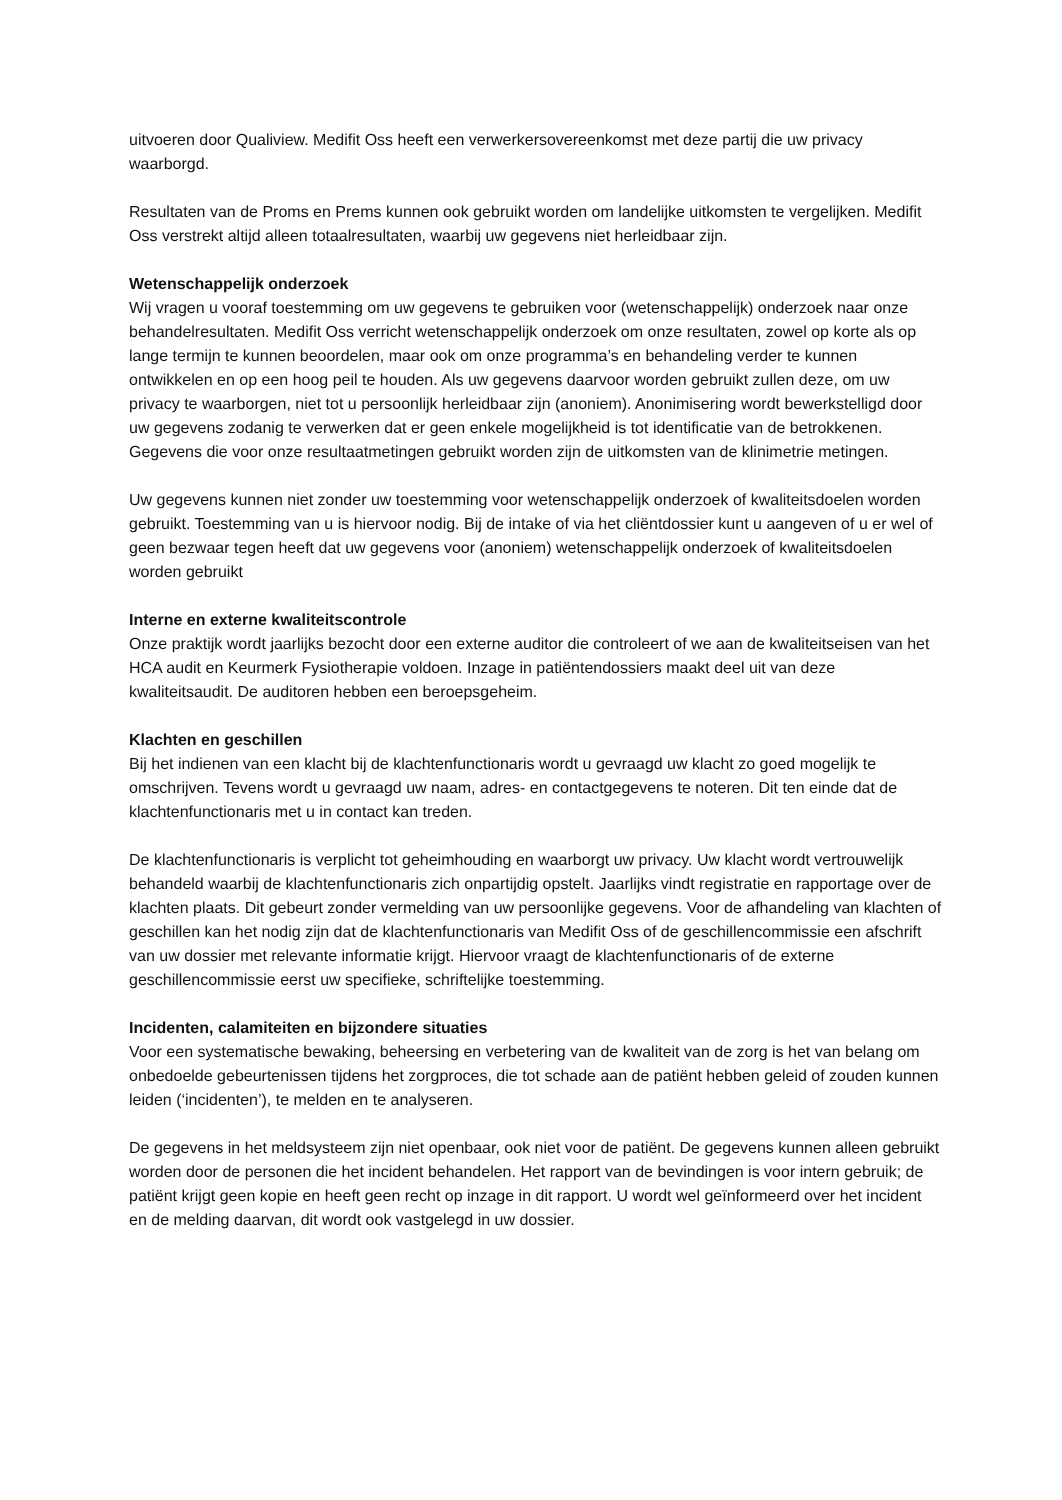uitvoeren door Qualiview. Medifit Oss heeft een verwerkersovereenkomst met deze partij die uw privacy waarborgd.
Resultaten van de Proms en Prems kunnen ook gebruikt worden om landelijke uitkomsten te vergelijken. Medifit Oss verstrekt altijd alleen totaalresultaten, waarbij uw gegevens niet herleidbaar zijn.
Wetenschappelijk onderzoek
Wij vragen u vooraf toestemming om uw gegevens te gebruiken voor (wetenschappelijk) onderzoek naar onze behandelresultaten. Medifit Oss verricht wetenschappelijk onderzoek om onze resultaten, zowel op korte als op lange termijn te kunnen beoordelen, maar ook om onze programma’s en behandeling verder te kunnen ontwikkelen en op een hoog peil te houden. Als uw gegevens daarvoor worden gebruikt zullen deze, om uw privacy te waarborgen, niet tot u persoonlijk herleidbaar zijn (anoniem). Anonimisering wordt bewerkstelligd door uw gegevens zodanig te verwerken dat er geen enkele mogelijkheid is tot identificatie van de betrokkenen. Gegevens die voor onze resultaatmetingen gebruikt worden zijn de uitkomsten van de klinimetrie metingen.
Uw gegevens kunnen niet zonder uw toestemming voor wetenschappelijk onderzoek of kwaliteitsdoelen worden gebruikt. Toestemming van u is hiervoor nodig. Bij de intake of via het cliëntdossier kunt u aangeven of u er wel of geen bezwaar tegen heeft dat uw gegevens voor (anoniem) wetenschappelijk onderzoek of kwaliteitsdoelen worden gebruikt
Interne en externe kwaliteitscontrole
Onze praktijk wordt jaarlijks bezocht door een externe auditor die controleert of we aan de kwaliteitseisen van het HCA audit en Keurmerk Fysiotherapie voldoen. Inzage in patiëntendossiers maakt deel uit van deze kwaliteitsaudit. De auditoren hebben een beroepsgeheim.
Klachten en geschillen
Bij het indienen van een klacht bij de klachtenfunctionaris wordt u gevraagd uw klacht zo goed mogelijk te omschrijven. Tevens wordt u gevraagd uw naam, adres- en contactgegevens te noteren. Dit ten einde dat de klachtenfunctionaris met u in contact kan treden.
De klachtenfunctionaris is verplicht tot geheimhouding en waarborgt uw privacy. Uw klacht wordt vertrouwelijk behandeld waarbij de klachtenfunctionaris zich onpartijdig opstelt. Jaarlijks vindt registratie en rapportage over de klachten plaats. Dit gebeurt zonder vermelding van uw persoonlijke gegevens. Voor de afhandeling van klachten of geschillen kan het nodig zijn dat de klachtenfunctionaris van Medifit Oss of de geschillencommissie een afschrift van uw dossier met relevante informatie krijgt. Hiervoor vraagt de klachtenfunctionaris of de externe geschillencommissie eerst uw specifieke, schriftelijke toestemming.
Incidenten, calamiteiten en bijzondere situaties
Voor een systematische bewaking, beheersing en verbetering van de kwaliteit van de zorg is het van belang om onbedoelde gebeurtenissen tijdens het zorgproces, die tot schade aan de patiënt hebben geleid of zouden kunnen leiden (‘incidenten’), te melden en te analyseren.
De gegevens in het meldsysteem zijn niet openbaar, ook niet voor de patiënt. De gegevens kunnen alleen gebruikt worden door de personen die het incident behandelen. Het rapport van de bevindingen is voor intern gebruik; de patiënt krijgt geen kopie en heeft geen recht op inzage in dit rapport. U wordt wel geïnformeerd over het incident en de melding daarvan, dit wordt ook vastgelegd in uw dossier.